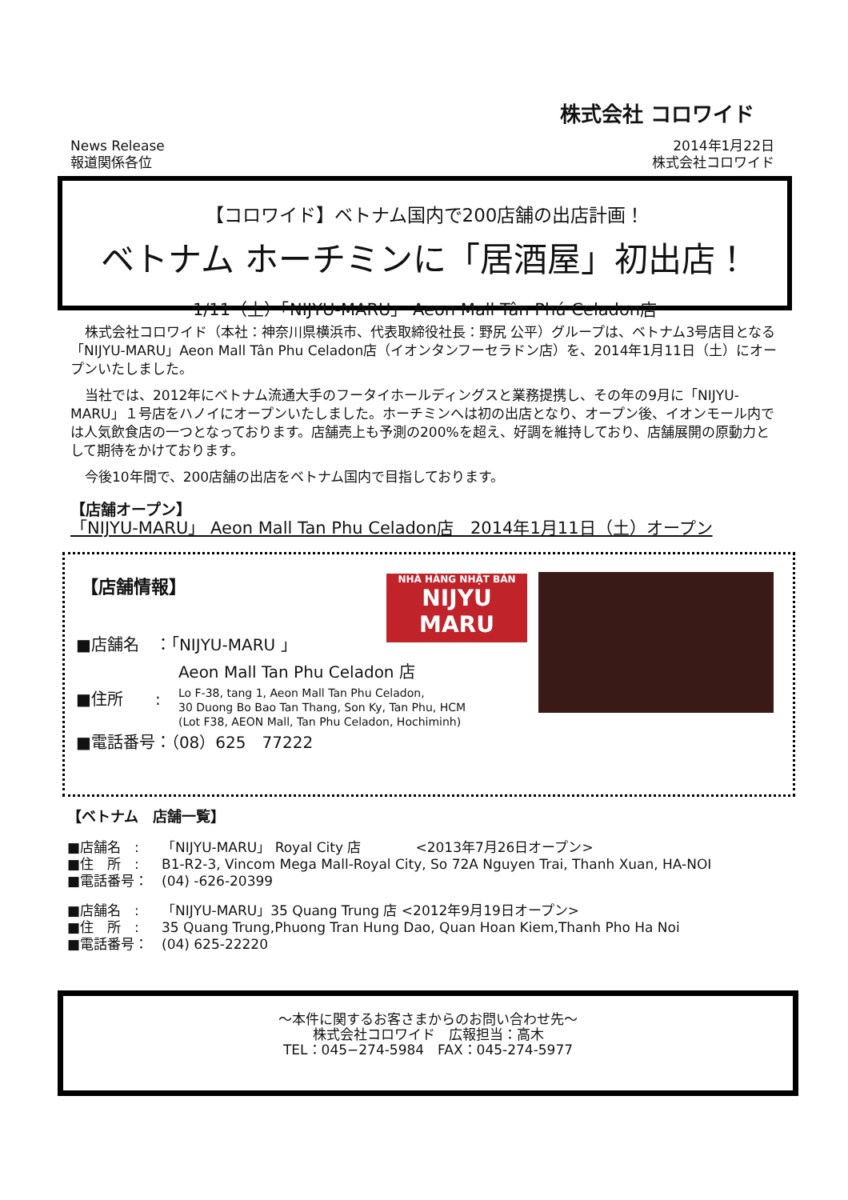株式会社 コロワイド
News Release
報道関係各位
2014年1月22日
株式会社コロワイド
【コロワイド】ベトナム国内で200店舗の出店計画！
ベトナム ホーチミンに「居酒屋」初出店！
1/11（土）「NIJYU-MARU」 Aeon Mall Tân Phú Celadon店
株式会社コロワイド（本社：神奈川県横浜市、代表取締役社長：野尻 公平）グループは、ベトナム3号店目となる「NIJYU-MARU」Aeon Mall Tân Phu Celadon店（イオンタンフーセラドン店）を、2014年1月11日（土）にオープンいたしました。
当社では、2012年にベトナム流通大手のフータイホールディングスと業務提携し、その年の9月に「NIJYU-MARU」１号店をハノイにオープンいたしました。ホーチミンへは初の出店となり、オープン後、イオンモール内では人気飲食店の一つとなっております。店舗売上も予測の200%を超え、好調を維持しており、店舗展開の原動力として期待をかけております。
今後10年間で、200店舗の出店をベトナム国内で目指しております。
【店舗オープン】
「NIJYU-MARU」 Aeon Mall Tan Phu Celadon店　2014年1月11日（土）オープン
【店舗情報】
NHÀ HÀNG NHẬT BẢN
NIJYU
MARU
■店舗名　：「NIJYU-MARU 」
Aeon Mall Tan Phu Celadon 店
■住所　　:
Lo F-38, tang 1, Aeon Mall Tan Phu Celadon,
30 Duong Bo Bao Tan Thang, Son Ky, Tan Phu, HCM
(Lot F38, AEON Mall, Tan Phu Celadon, Hochiminh)
■電話番号：（08）625　77222
【ベトナム　店舗一覧】
■店舗名　: 「NIJYU-MARU」 Royal City 店　　　　<2013年7月26日オープン>
■住　所　: B1-R2-3, Vincom Mega Mall-Royal City, So 72A Nguyen Trai, Thanh Xuan, HA-NOI
■電話番号： (04) -626-20399
■店舗名　: 「NIJYU-MARU」35 Quang Trung 店 <2012年9月19日オープン>
■住　所　: 35 Quang Trung,Phuong Tran Hung Dao, Quan Hoan Kiem,Thanh Pho Ha Noi
■電話番号： (04) 625-22220
～本件に関するお客さまからのお問い合わせ先～
株式会社コロワイド　広報担当：高木
TEL：045−274-5984　FAX：045-274-5977